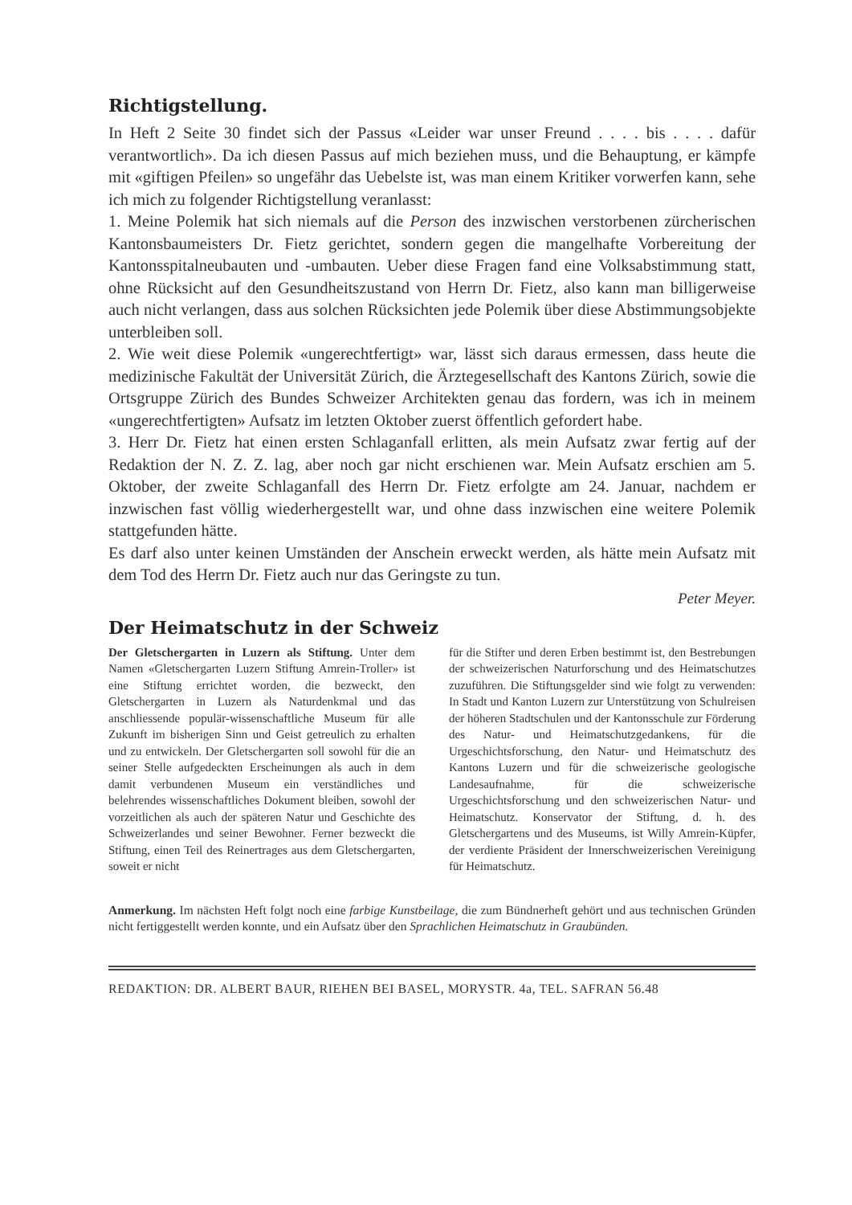Richtigstellung.
In Heft 2 Seite 30 findet sich der Passus «Leider war unser Freund . . . . bis . . . . dafür verantwortlich». Da ich diesen Passus auf mich beziehen muss, und die Behauptung, er kämpfe mit «giftigen Pfeilen» so ungefähr das Uebelste ist, was man einem Kritiker vorwerfen kann, sehe ich mich zu folgender Richtigstellung veranlasst:
1. Meine Polemik hat sich niemals auf die Person des inzwischen verstorbenen zürcherischen Kantonsbaumeisters Dr. Fietz gerichtet, sondern gegen die mangelhafte Vorbereitung der Kantonsspitalneubauten und -umbauten. Ueber diese Fragen fand eine Volksabstimmung statt, ohne Rücksicht auf den Gesundheitszustand von Herrn Dr. Fietz, also kann man billigerweise auch nicht verlangen, dass aus solchen Rücksichten jede Polemik über diese Abstimmungsobjekte unterbleiben soll.
2. Wie weit diese Polemik «ungerechtfertigt» war, lässt sich daraus ermessen, dass heute die medizinische Fakultät der Universität Zürich, die Ärztegesellschaft des Kantons Zürich, sowie die Ortsgruppe Zürich des Bundes Schweizer Architekten genau das fordern, was ich in meinem «ungerechtfertigten» Aufsatz im letzten Oktober zuerst öffentlich gefordert habe.
3. Herr Dr. Fietz hat einen ersten Schlaganfall erlitten, als mein Aufsatz zwar fertig auf der Redaktion der N. Z. Z. lag, aber noch gar nicht erschienen war. Mein Aufsatz erschien am 5. Oktober, der zweite Schlaganfall des Herrn Dr. Fietz erfolgte am 24. Januar, nachdem er inzwischen fast völlig wiederhergestellt war, und ohne dass inzwischen eine weitere Polemik stattgefunden hätte.
Es darf also unter keinen Umständen der Anschein erweckt werden, als hätte mein Aufsatz mit dem Tod des Herrn Dr. Fietz auch nur das Geringste zu tun.
Peter Meyer.
Der Heimatschutz in der Schweiz
Der Gletschergarten in Luzern als Stiftung. Unter dem Namen «Gletschergarten Luzern Stiftung Amrein-Troller» ist eine Stiftung errichtet worden, die bezweckt, den Gletschergarten in Luzern als Naturdenkmal und das anschliessende populär-wissenschaftliche Museum für alle Zukunft im bisherigen Sinn und Geist getreulich zu erhalten und zu entwickeln. Der Gletschergarten soll sowohl für die an seiner Stelle aufgedeckten Erscheinungen als auch in dem damit verbundenen Museum ein verständliches und belehrendes wissenschaftliches Dokument bleiben, sowohl der vorzeitlichen als auch der späteren Natur und Geschichte des Schweizerlandes und seiner Bewohner. Ferner bezweckt die Stiftung, einen Teil des Reinertrages aus dem Gletschergarten, soweit er nicht
für die Stifter und deren Erben bestimmt ist, den Bestrebungen der schweizerischen Naturforschung und des Heimatschutzes zuzuführen. Die Stiftungsgelder sind wie folgt zu verwenden: In Stadt und Kanton Luzern zur Unterstützung von Schulreisen der höheren Stadtschulen und der Kantonsschule zur Förderung des Natur- und Heimatschutzgedankens, für die Urgeschichtsforschung, den Natur- und Heimatschutz des Kantons Luzern und für die schweizerische geologische Landesaufnahme, für die schweizerische Urgeschichtsforschung und den schweizerischen Natur- und Heimatschutz. Konservator der Stiftung, d. h. des Gletschergartens und des Museums, ist Willy Amrein-Küpfer, der verdiente Präsident der Innerschweizerischen Vereinigung für Heimatschutz.
Anmerkung. Im nächsten Heft folgt noch eine farbige Kunstbeilage, die zum Bündnerheft gehört und aus technischen Gründen nicht fertiggestellt werden konnte, und ein Aufsatz über den Sprachlichen Heimatschutz in Graubünden.
REDAKTION: DR. ALBERT BAUR, RIEHEN BEI BASEL, MORYSTR. 4a, TEL. SAFRAN 56.48